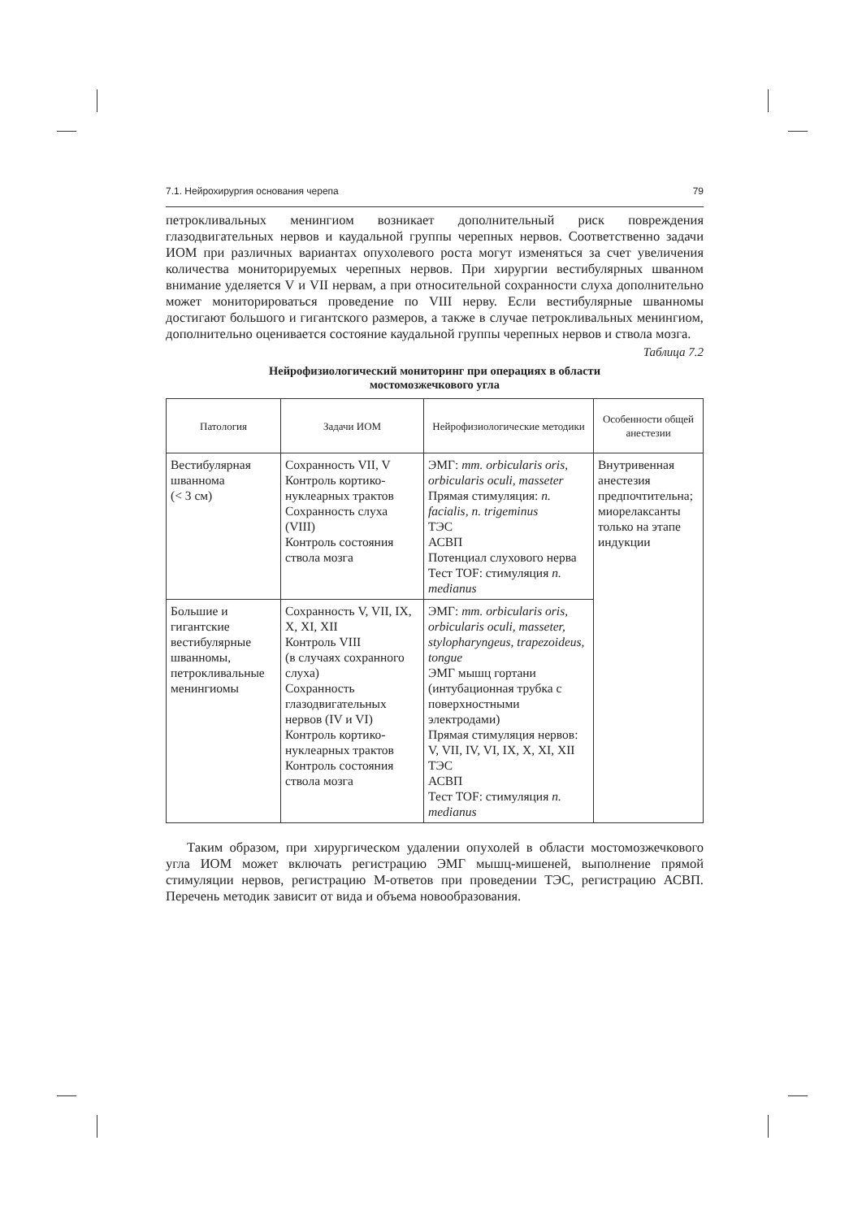7.1. Нейрохирургия основания черепа 79
петрокливальных менингиом возникает дополнительный риск повреждения глазодвигательных нервов и каудальной группы черепных нервов. Соответственно задачи ИОМ при различных вариантах опухолевого роста могут изменяться за счет увеличения количества мониторируемых черепных нервов. При хирургии вестибулярных шванном внимание уделяется V и VII нервам, а при относительной сохранности слуха дополнительно может мониторироваться проведение по VIII нерву. Если вестибулярные шванномы достигают большого и гигантского размеров, а также в случае петрокливальных менингиом, дополнительно оценивается состояние каудальной группы черепных нервов и ствола мозга.
Таблица 7.2
Нейрофизиологический мониторинг при операциях в области
мостомозжечкового угла
| Патология | Задачи ИОМ | Нейрофизиологические методики | Особенности общей анестезии |
| --- | --- | --- | --- |
| Вестибулярная шваннома (< 3 см) | Сохранность VII, V Контроль кортико-нуклеарных трактов Сохранность слуха (VIII) Контроль состояния ствола мозга | ЭМГ: mm. orbicularis oris, orbicularis oculi, masseter Прямая стимуляция: n. facialis, n. trigeminus ТЭС АСВП Потенциал слухового нерва Тест TOF: стимуляция n. medianus | Внутривенная анестезия предпочтительна; миорелаксанты только на этапе индукции |
| Большие и гигантские вестибулярные шванномы, петрокливальные менингиомы | Сохранность V, VII, IX, X, XI, XII Контроль VIII (в случаях сохранного слуха) Сохранность глазодвигательных нервов (IV и VI) Контроль кортико-нуклеарных трактов Контроль состояния ствола мозга | ЭМГ: mm. orbicularis oris, orbicularis oculi, masseter, stylopharyngeus, trapezoideus, tongue ЭМГ мышц гортани (интубационная трубка с поверхностными электродами) Прямая стимуляция нервов: V, VII, IV, VI, IX, X, XI, XII ТЭС АСВП Тест TOF: стимуляция n. medianus | |
Таким образом, при хирургическом удалении опухолей в области мостомозжечкового угла ИОМ может включать регистрацию ЭМГ мышц-мишеней, выполнение прямой стимуляции нервов, регистрацию М-ответов при проведении ТЭС, регистрацию АСВП. Перечень методик зависит от вида и объема новообразования.